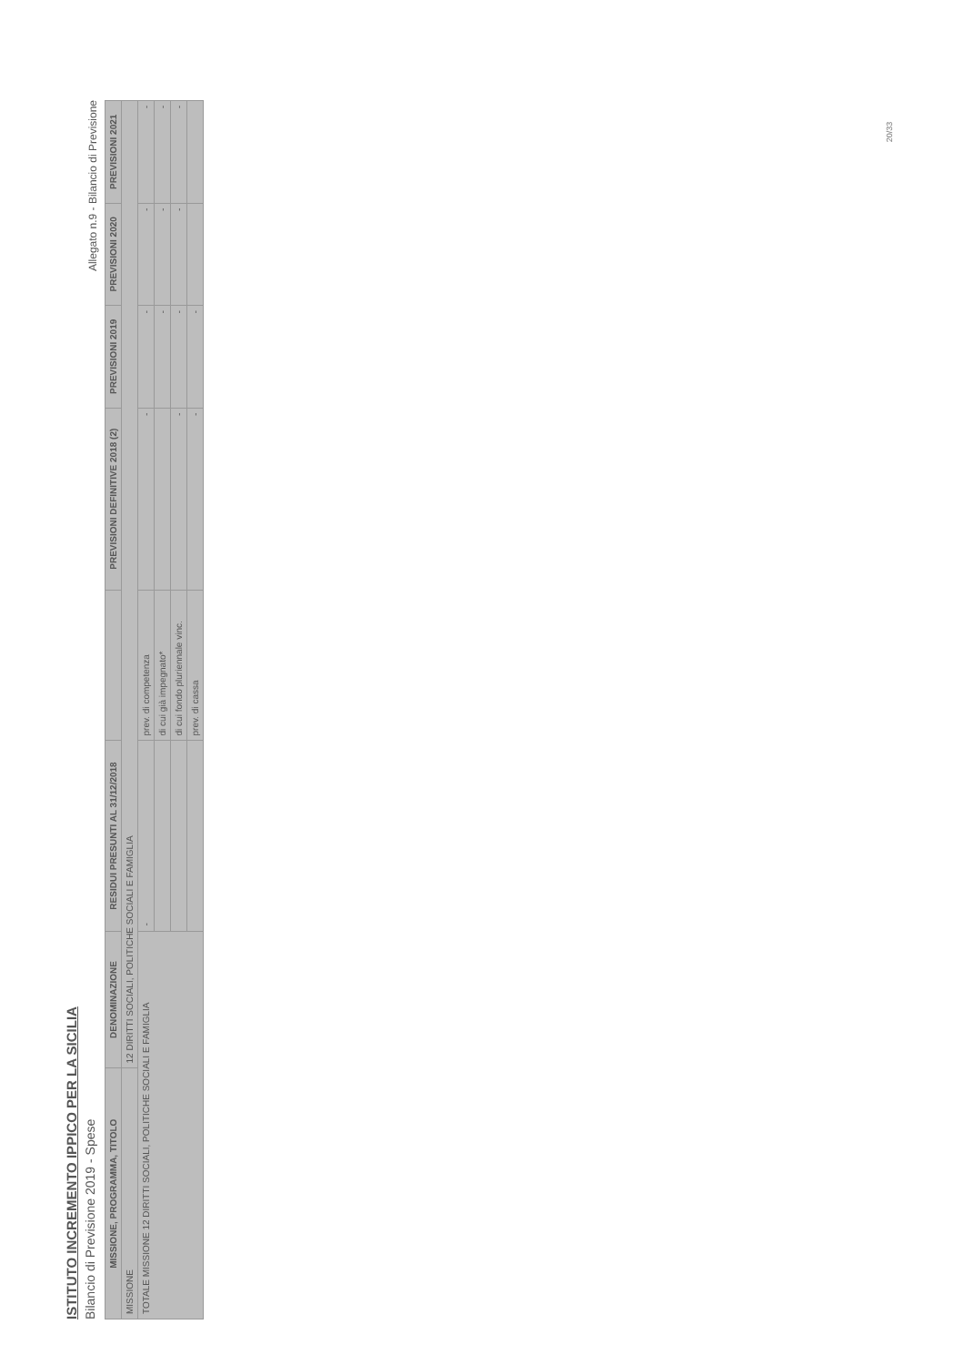ISTITUTO INCREMENTO IPPICO PER LA SICILIA
Bilancio di Previsione 2019 - Spese
Allegato n.9 - Bilancio di Previsione
| MISSIONE, PROGRAMMA, TITOLO | DENOMINAZIONE | RESIDUI PRESUNTI AL 31/12/2018 | | PREVISIONI DEFINITIVE 2018 (2) | PREVISIONI 2019 | PREVISIONI 2020 | PREVISIONI 2021 |
| --- | --- | --- | --- | --- | --- | --- | --- |
| MISSIONE | 12 DIRITTI SOCIALI, POLITICHE SOCIALI E FAMIGLIA | | | | | | |
| TOTALE MISSIONE 12 DIRITTI SOCIALI, POLITICHE SOCIALI E FAMIGLIA | | - | prev. di competenza | - | - | - | - |
| | | | di cui già impegnato* | | - | - | - |
| | | | di cui fondo pluriennale vinc. | - | - | - | - |
| | | | prev. di cassa | - | - | | |
20/33